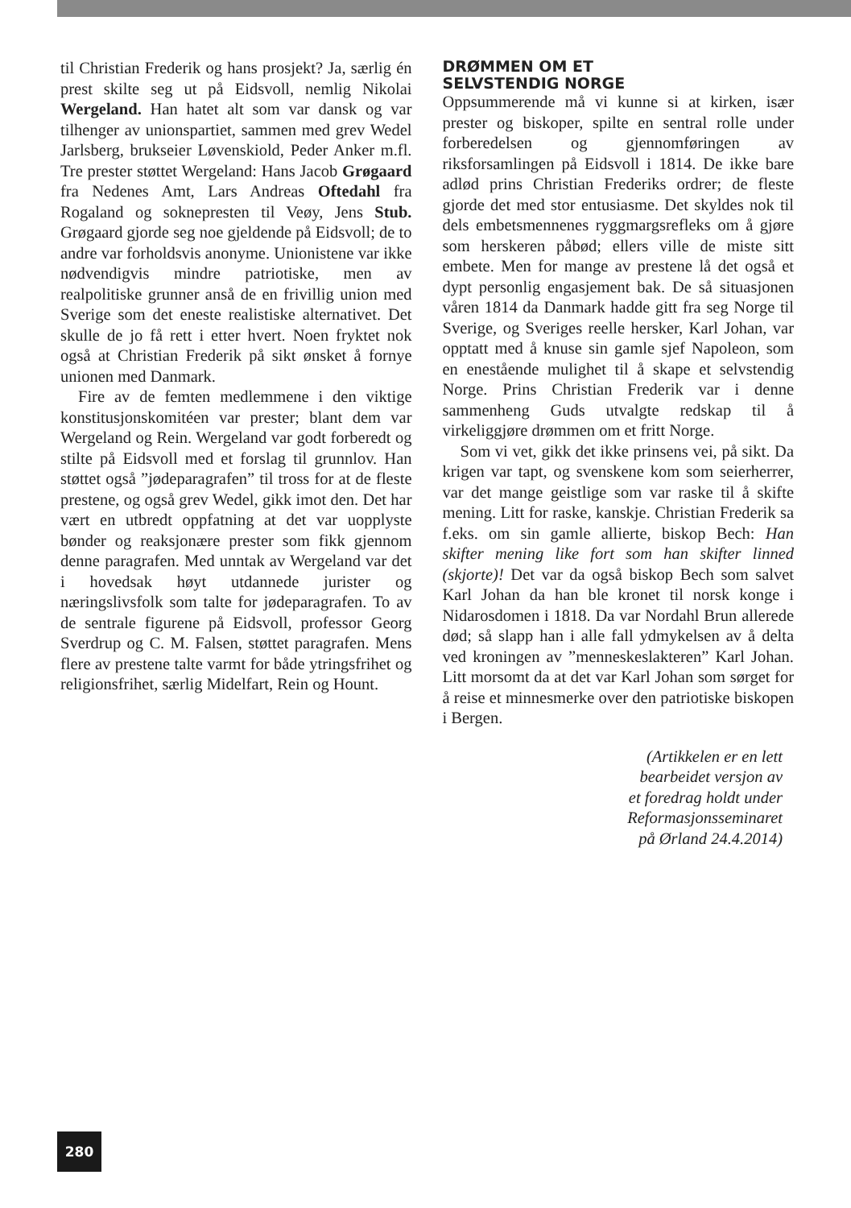til Christian Frederik og hans prosjekt? Ja, særlig én prest skilte seg ut på Eidsvoll, nemlig Nikolai Wergeland. Han hatet alt som var dansk og var tilhenger av unionspartiet, sammen med grev Wedel Jarlsberg, brukseier Løvenskiold, Peder Anker m.fl. Tre prester støttet Wergeland: Hans Jacob Grøgaard fra Nedenes Amt, Lars Andreas Oftedahl fra Rogaland og soknepresten til Veøy, Jens Stub. Grøgaard gjorde seg noe gjeldende på Eidsvoll; de to andre var forholdsvis anonyme. Unionistene var ikke nødvendigvis mindre patriotiske, men av realpolitiske grunner anså de en frivillig union med Sverige som det eneste realistiske alternativet. Det skulle de jo få rett i etter hvert. Noen fryktet nok også at Christian Frederik på sikt ønsket å fornye unionen med Danmark.
Fire av de femten medlemmene i den viktige konstitusjonskomitéen var prester; blant dem var Wergeland og Rein. Wergeland var godt forberedt og stilte på Eidsvoll med et forslag til grunnlov. Han støttet også ”jødeparagrafen” til tross for at de fleste prestene, og også grev Wedel, gikk imot den. Det har vært en utbredt oppfatning at det var uopplyste bønder og reaksjonære prester som fikk gjennom denne paragrafen. Med unntak av Wergeland var det i hovedsak høyt utdannede jurister og næringslivsfolk som talte for jødeparagrafen. To av de sentrale figurene på Eidsvoll, professor Georg Sverdrup og C. M. Falsen, støttet paragrafen. Mens flere av prestene talte varmt for både ytringsfrihet og religionsfrihet, særlig Midelfart, Rein og Hount.
DRØMMEN OM ET
SELVSTENDIG NORGE
Oppsummerende må vi kunne si at kirken, især prester og biskoper, spilte en sentral rolle under forberedelsen og gjennomføringen av riksforsamlingen på Eidsvoll i 1814. De ikke bare adlød prins Christian Frederiks ordrer; de fleste gjorde det med stor entusiasme. Det skyldes nok til dels embetsmennenes ryggmargsrefleks om å gjøre som herskeren påbød; ellers ville de miste sitt embete. Men for mange av prestene lå det også et dypt personlig engasjement bak. De så situasjonen våren 1814 da Danmark hadde gitt fra seg Norge til Sverige, og Sveriges reelle hersker, Karl Johan, var opptatt med å knuse sin gamle sjef Napoleon, som en enestående mulighet til å skape et selvstendig Norge. Prins Christian Frederik var i denne sammenheng Guds utvalgte redskap til å virkeliggjøre drømmen om et fritt Norge.
Som vi vet, gikk det ikke prinsens vei, på sikt. Da krigen var tapt, og svenskene kom som seierherrer, var det mange geistlige som var raske til å skifte mening. Litt for raske, kanskje. Christian Frederik sa f.eks. om sin gamle allierte, biskop Bech: Han skifter mening like fort som han skifter linned (skjorte)! Det var da også biskop Bech som salvet Karl Johan da han ble kronet til norsk konge i Nidarosdomen i 1818. Da var Nordahl Brun allerede død; så slapp han i alle fall ydmykelsen av å delta ved kroningen av ”menneskeslakteren” Karl Johan. Litt morsomt da at det var Karl Johan som sørget for å reise et minnesmerke over den patriotiske biskopen i Bergen.
(Artikkelen er en lett
bearbeidet versjon av
et foredrag holdt under
Reformasjonsseminaret
på Ørland 24.4.2014)
280